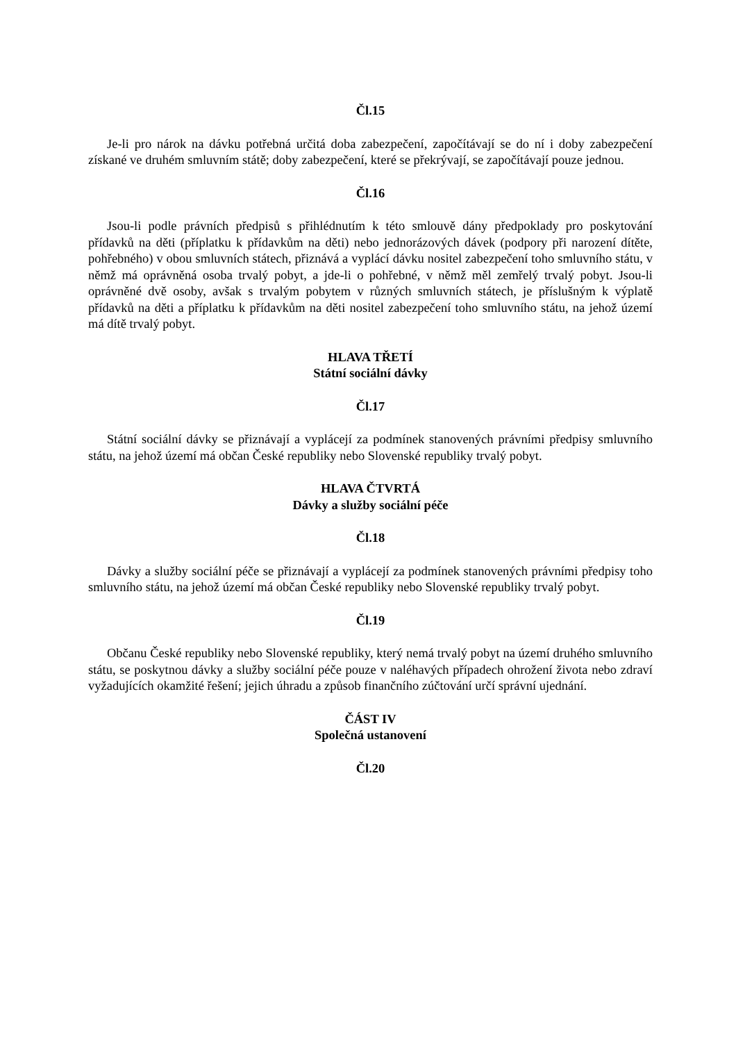Čl.15
Je-li pro nárok na dávku potřebná určitá doba zabezpečení, započítávají se do ní i doby zabezpečení získané ve druhém smluvním státě; doby zabezpečení, které se překrývají, se započítávají pouze jednou.
Čl.16
Jsou-li podle právních předpisů s přihlédnutím k této smlouvě dány předpoklady pro poskytování přídavků na děti (příplatku k přídavkům na děti) nebo jednorázových dávek (podpory při narození dítěte, pohřebného) v obou smluvních státech, přiznává a vyplácí dávku nositel zabezpečení toho smluvního státu, v němž má oprávněná osoba trvalý pobyt, a jde-li o pohřebné, v němž měl zemřelý trvalý pobyt. Jsou-li oprávněné dvě osoby, avšak s trvalým pobytem v různých smluvních státech, je příslušným k výplatě přídavků na děti a příplatku k přídavkům na děti nositel zabezpečení toho smluvního státu, na jehož území má dítě trvalý pobyt.
HLAVA TŘETÍ
Státní sociální dávky
Čl.17
Státní sociální dávky se přiznávají a vyplácejí za podmínek stanovených právními předpisy smluvního státu, na jehož území má občan České republiky nebo Slovenské republiky trvalý pobyt.
HLAVA ČTVRTÁ
Dávky a služby sociální péče
Čl.18
Dávky a služby sociální péče se přiznávají a vyplácejí za podmínek stanovených právními předpisy toho smluvního státu, na jehož území má občan České republiky nebo Slovenské republiky trvalý pobyt.
Čl.19
Občanu České republiky nebo Slovenské republiky, který nemá trvalý pobyt na území druhého smluvního státu, se poskytnou dávky a služby sociální péče pouze v naléhavých případech ohrožení života nebo zdraví vyžadujících okamžité řešení; jejich úhradu a způsob finančního zúčtování určí správní ujednání.
ČÁST IV
Společná ustanovení
Čl.20